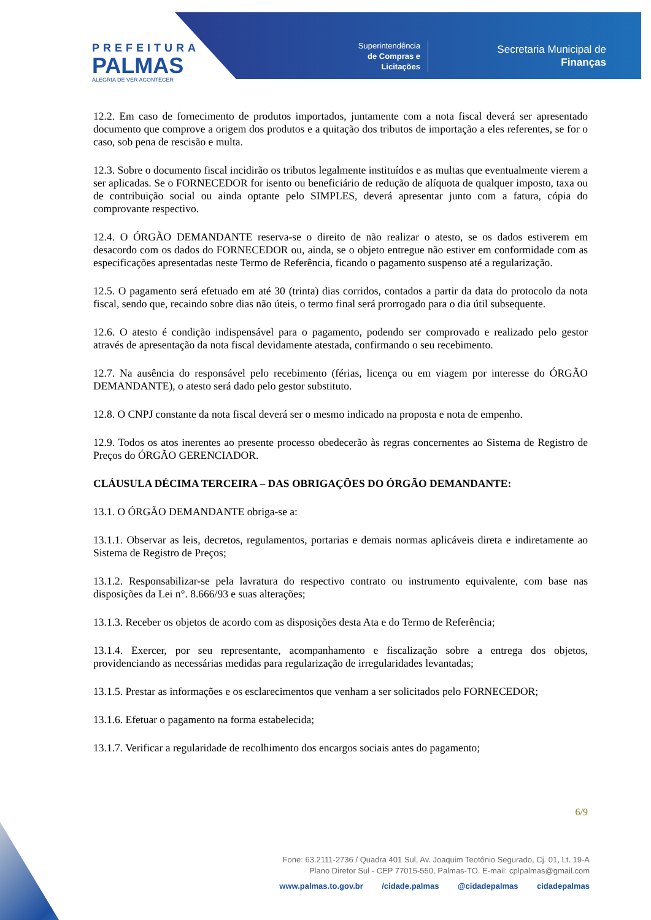PREFEITURA
PALMAS
ALEGRIA DE VER ACONTECER
Superintendência
de Compras e
Licitações
Secretaria Municipal de
Finanças
12.2. Em caso de fornecimento de produtos importados, juntamente com a nota fiscal deverá ser apresentado documento que comprove a origem dos produtos e a quitação dos tributos de importação a eles referentes, se for o caso, sob pena de rescisão e multa.
12.3. Sobre o documento fiscal incidirão os tributos legalmente instituídos e as multas que eventualmente vierem a ser aplicadas. Se o FORNECEDOR for isento ou beneficiário de redução de alíquota de qualquer imposto, taxa ou de contribuição social ou ainda optante pelo SIMPLES, deverá apresentar junto com a fatura, cópia do comprovante respectivo.
12.4. O ÓRGÃO DEMANDANTE reserva-se o direito de não realizar o atesto, se os dados estiverem em desacordo com os dados do FORNECEDOR ou, ainda, se o objeto entregue não estiver em conformidade com as especificações apresentadas neste Termo de Referência, ficando o pagamento suspenso até a regularização.
12.5. O pagamento será efetuado em até 30 (trinta) dias corridos, contados a partir da data do protocolo da nota fiscal, sendo que, recaindo sobre dias não úteis, o termo final será prorrogado para o dia útil subsequente.
12.6. O atesto é condição indispensável para o pagamento, podendo ser comprovado e realizado pelo gestor através de apresentação da nota fiscal devidamente atestada, confirmando o seu recebimento.
12.7. Na ausência do responsável pelo recebimento (férias, licença ou em viagem por interesse do ÓRGÃO DEMANDANTE), o atesto será dado pelo gestor substituto.
12.8. O CNPJ constante da nota fiscal deverá ser o mesmo indicado na proposta e nota de empenho.
12.9. Todos os atos inerentes ao presente processo obedecerão às regras concernentes ao Sistema de Registro de Preços do ÓRGÃO GERENCIADOR.
CLÁUSULA DÉCIMA TERCEIRA – DAS OBRIGAÇÕES DO ÓRGÃO DEMANDANTE:
13.1. O ÓRGÃO DEMANDANTE obriga-se a:
13.1.1. Observar as leis, decretos, regulamentos, portarias e demais normas aplicáveis direta e indiretamente ao Sistema de Registro de Preços;
13.1.2. Responsabilizar-se pela lavratura do respectivo contrato ou instrumento equivalente, com base nas disposições da Lei n°. 8.666/93 e suas alterações;
13.1.3. Receber os objetos de acordo com as disposições desta Ata e do Termo de Referência;
13.1.4. Exercer, por seu representante, acompanhamento e fiscalização sobre a entrega dos objetos, providenciando as necessárias medidas para regularização de irregularidades levantadas;
13.1.5. Prestar as informações e os esclarecimentos que venham a ser solicitados pelo FORNECEDOR;
13.1.6. Efetuar o pagamento na forma estabelecida;
13.1.7. Verificar a regularidade de recolhimento dos encargos sociais antes do pagamento;
6/9
Fone: 63.2111-2736 / Quadra 401 Sul, Av. Joaquim Teotônio Segurado, Cj. 01, Lt. 19-A
Plano Diretor Sul - CEP 77015-550, Palmas-TO. E-mail: cplpalmas@gmail.com
www.palmas.to.gov.br /cidade.palmas @cidadepalmas cidadepalmas